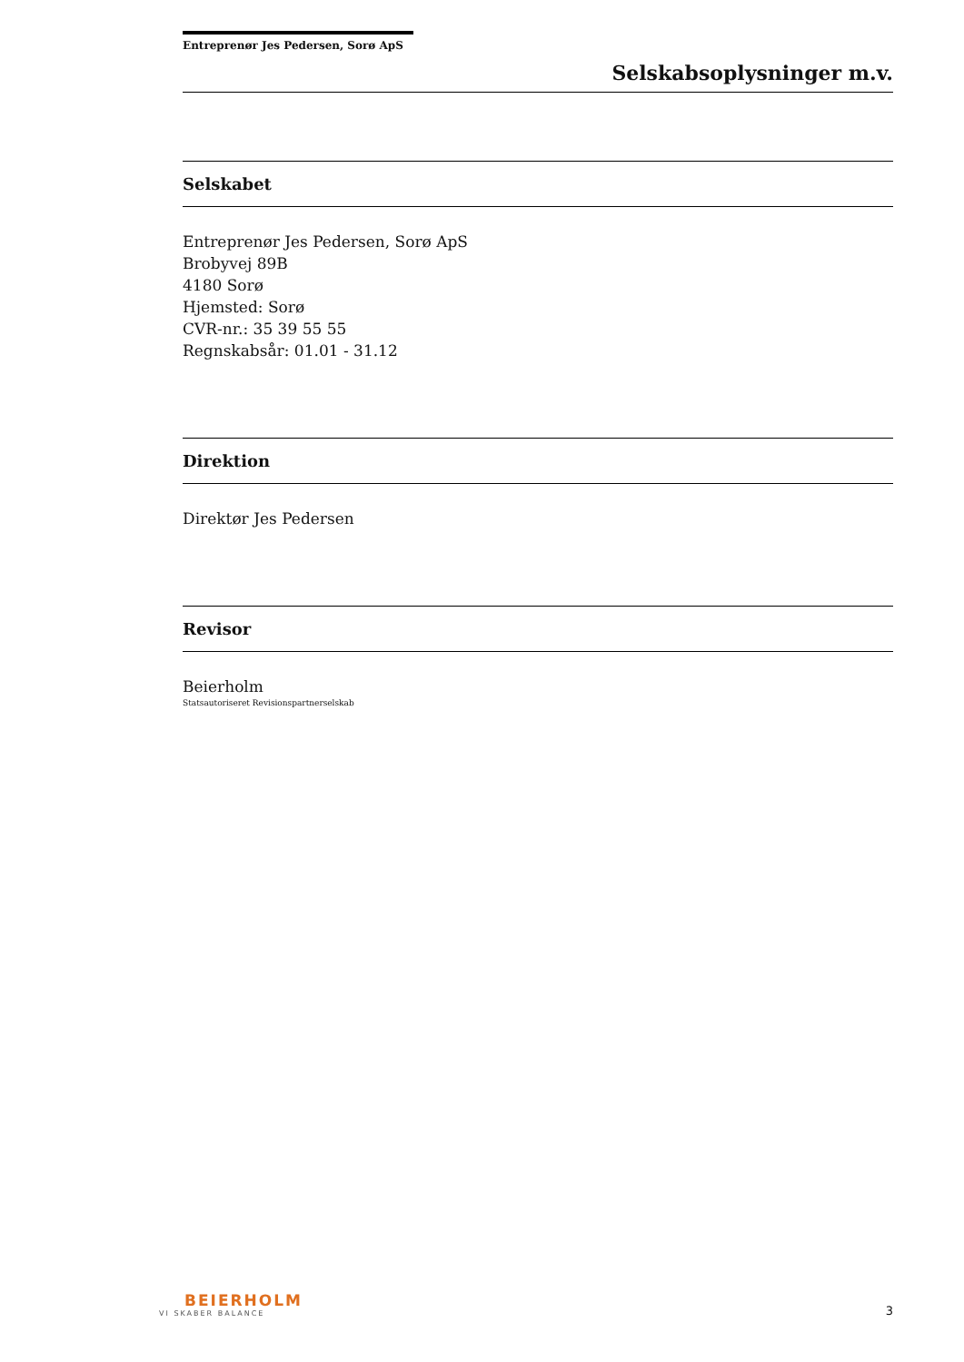Entreprenør Jes Pedersen, Sorø ApS
Selskabsoplysninger m.v.
Selskabet
Entreprenør Jes Pedersen, Sorø ApS
Brobyvej 89B
4180 Sorø
Hjemsted: Sorø
CVR-nr.: 35 39 55 55
Regnskabsår: 01.01 - 31.12
Direktion
Direktør Jes Pedersen
Revisor
Beierholm
Statsautoriseret Revisionspartnerselskab
BEIERHOLM
VI SKABER BALANCE
3